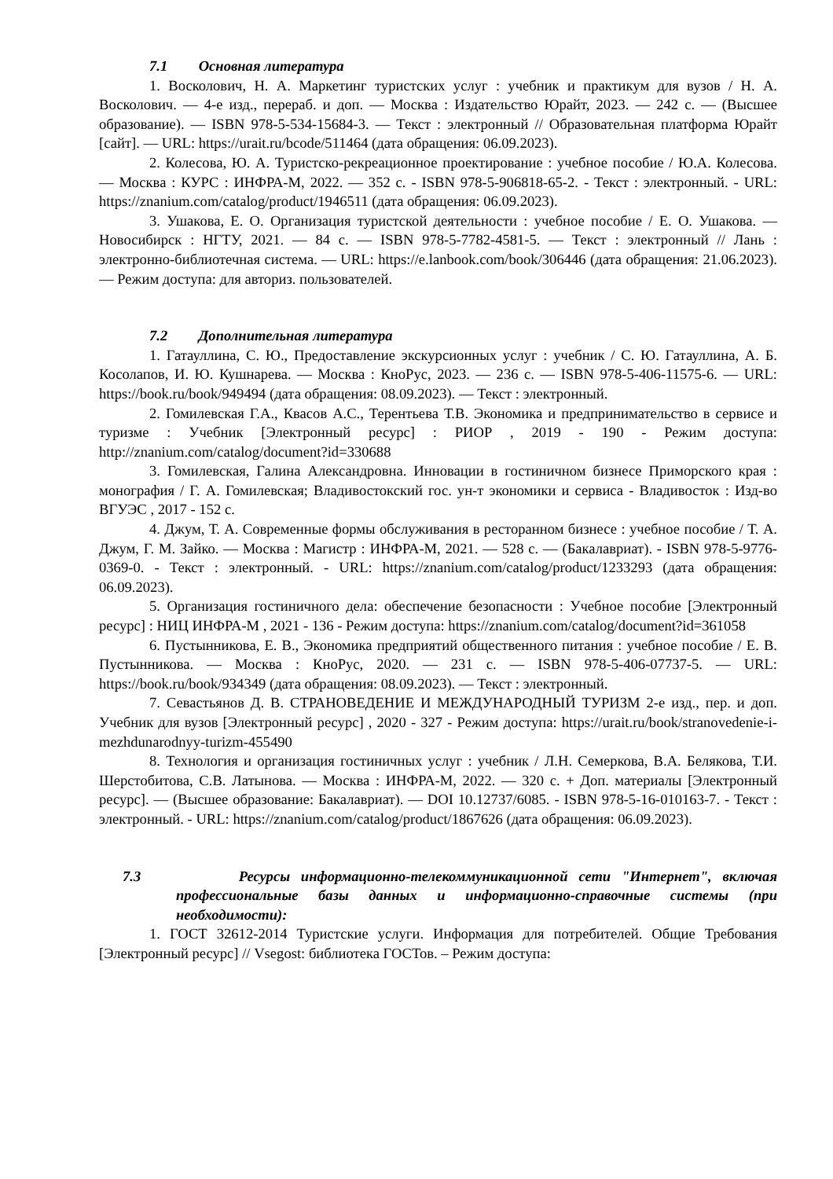7.1 Основная литература
1. Восколович, Н. А. Маркетинг туристских услуг : учебник и практикум для вузов / Н. А. Восколович. — 4-е изд., перераб. и доп. — Москва : Издательство Юрайт, 2023. — 242 с. — (Высшее образование). — ISBN 978-5-534-15684-3. — Текст : электронный // Образовательная платформа Юрайт [сайт]. — URL: https://urait.ru/bcode/511464 (дата обращения: 06.09.2023).
2. Колесова, Ю. А. Туристско-рекреационное проектирование : учебное пособие / Ю.А. Колесова. — Москва : КУРС : ИНФРА-М, 2022. — 352 с. - ISBN 978-5-906818-65-2. - Текст : электронный. - URL: https://znanium.com/catalog/product/1946511 (дата обращения: 06.09.2023).
3. Ушакова, Е. О. Организация туристской деятельности : учебное пособие / Е. О. Ушакова. — Новосибирск : НГТУ, 2021. — 84 с. — ISBN 978-5-7782-4581-5. — Текст : электронный // Лань : электронно-библиотечная система. — URL: https://e.lanbook.com/book/306446 (дата обращения: 21.06.2023). — Режим доступа: для авториз. пользователей.
7.2 Дополнительная литература
1. Гатауллина, С. Ю., Предоставление экскурсионных услуг : учебник / С. Ю. Гатауллина, А. Б. Косолапов, И. Ю. Кушнарева. — Москва : КноРус, 2023. — 236 с. — ISBN 978-5-406-11575-6. — URL: https://book.ru/book/949494 (дата обращения: 08.09.2023). — Текст : электронный.
2. Гомилевская Г.А., Квасов А.С., Терентьева Т.В. Экономика и предпринимательство в сервисе и туризме : Учебник [Электронный ресурс] : РИОР , 2019 - 190 - Режим доступа: http://znanium.com/catalog/document?id=330688
3. Гомилевская, Галина Александровна. Инновации в гостиничном бизнесе Приморского края : монография / Г. А. Гомилевская; Владивостокский гос. ун-т экономики и сервиса - Владивосток : Изд-во ВГУЭС , 2017 - 152 с.
4. Джум, Т. А. Современные формы обслуживания в ресторанном бизнесе : учебное пособие / Т. А. Джум, Г. М. Зайко. — Москва : Магистр : ИНФРА-М, 2021. — 528 с. — (Бакалавриат). - ISBN 978-5-9776-0369-0. - Текст : электронный. - URL: https://znanium.com/catalog/product/1233293 (дата обращения: 06.09.2023).
5. Организация гостиничного дела: обеспечение безопасности : Учебное пособие [Электронный ресурс] : НИЦ ИНФРА-М , 2021 - 136 - Режим доступа: https://znanium.com/catalog/document?id=361058
6. Пустынникова, Е. В., Экономика предприятий общественного питания : учебное пособие / Е. В. Пустынникова. — Москва : КноРус, 2020. — 231 с. — ISBN 978-5-406-07737-5. — URL: https://book.ru/book/934349 (дата обращения: 08.09.2023). — Текст : электронный.
7. Севастьянов Д. В. СТРАНОВЕДЕНИЕ И МЕЖДУНАРОДНЫЙ ТУРИЗМ 2-е изд., пер. и доп. Учебник для вузов [Электронный ресурс] , 2020 - 327 - Режим доступа: https://urait.ru/book/stranovedenie-i-mezhdunarodnyy-turizm-455490
8. Технология и организация гостиничных услуг : учебник / Л.Н. Семеркова, В.А. Белякова, Т.И. Шерстобитова, С.В. Латынова. — Москва : ИНФРА-М, 2022. — 320 с. + Доп. материалы [Электронный ресурс]. — (Высшее образование: Бакалавриат). — DOI 10.12737/6085. - ISBN 978-5-16-010163-7. - Текст : электронный. - URL: https://znanium.com/catalog/product/1867626 (дата обращения: 06.09.2023).
7.3 Ресурсы информационно-телекоммуникационной сети "Интернет", включая профессиональные базы данных и информационно-справочные системы (при необходимости):
1. ГОСТ 32612-2014 Туристские услуги. Информация для потребителей. Общие Требования [Электронный ресурс] // Vsegost: библиотека ГОСТов. – Режим доступа: